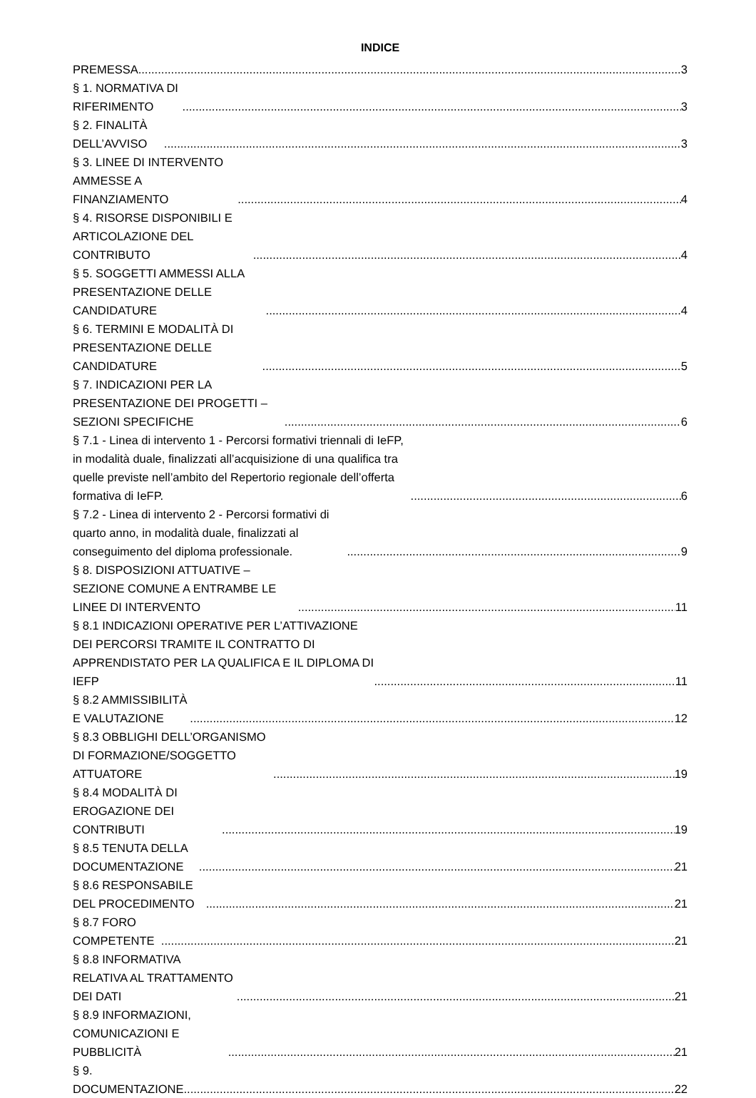INDICE
PREMESSA 3
§ 1. NORMATIVA DI RIFERIMENTO 3
§ 2. FINALITÀ DELL’AVVISO 3
§ 3. LINEE DI INTERVENTO AMMESSE A FINANZIAMENTO 4
§ 4. RISORSE DISPONIBILI E ARTICOLAZIONE DEL CONTRIBUTO 4
§ 5. SOGGETTI AMMESSI ALLA PRESENTAZIONE DELLE CANDIDATURE 4
§ 6. TERMINI E MODALITÀ DI PRESENTAZIONE DELLE CANDIDATURE 5
§ 7. INDICAZIONI PER LA PRESENTAZIONE DEI PROGETTI – SEZIONI SPECIFICHE 6
§ 7.1 - Linea di intervento 1 - Percorsi formativi triennali di IeFP, in modalità duale, finalizzati all’acquisizione di una qualifica tra quelle previste nell’ambito del Repertorio regionale dell’offerta formativa di IeFP. 6
§ 7.2 - Linea di intervento 2 - Percorsi formativi di quarto anno, in modalità duale, finalizzati al conseguimento del diploma professionale. 9
§ 8. DISPOSIZIONI ATTUATIVE – SEZIONE COMUNE A ENTRAMBE LE LINEE DI INTERVENTO 11
§ 8.1 INDICAZIONI OPERATIVE PER L’ATTIVAZIONE DEI PERCORSI TRAMITE IL CONTRATTO DI APPRENDISTATO PER LA QUALIFICA E IL DIPLOMA DI IEFP 11
§ 8.2 AMMISSIBILITÀ E VALUTAZIONE 12
§ 8.3 OBBLIGHI DELL’ORGANISMO DI FORMAZIONE/SOGGETTO ATTUATORE 19
§ 8.4 MODALITÀ DI EROGAZIONE DEI CONTRIBUTI 19
§ 8.5 TENUTA DELLA DOCUMENTAZIONE 21
§ 8.6 RESPONSABILE DEL PROCEDIMENTO 21
§ 8.7 FORO COMPETENTE 21
§ 8.8 INFORMATIVA RELATIVA AL TRATTAMENTO DEI DATI 21
§ 8.9 INFORMAZIONI, COMUNICAZIONI E PUBBLICITÀ 21
§ 9. DOCUMENTAZIONE 22